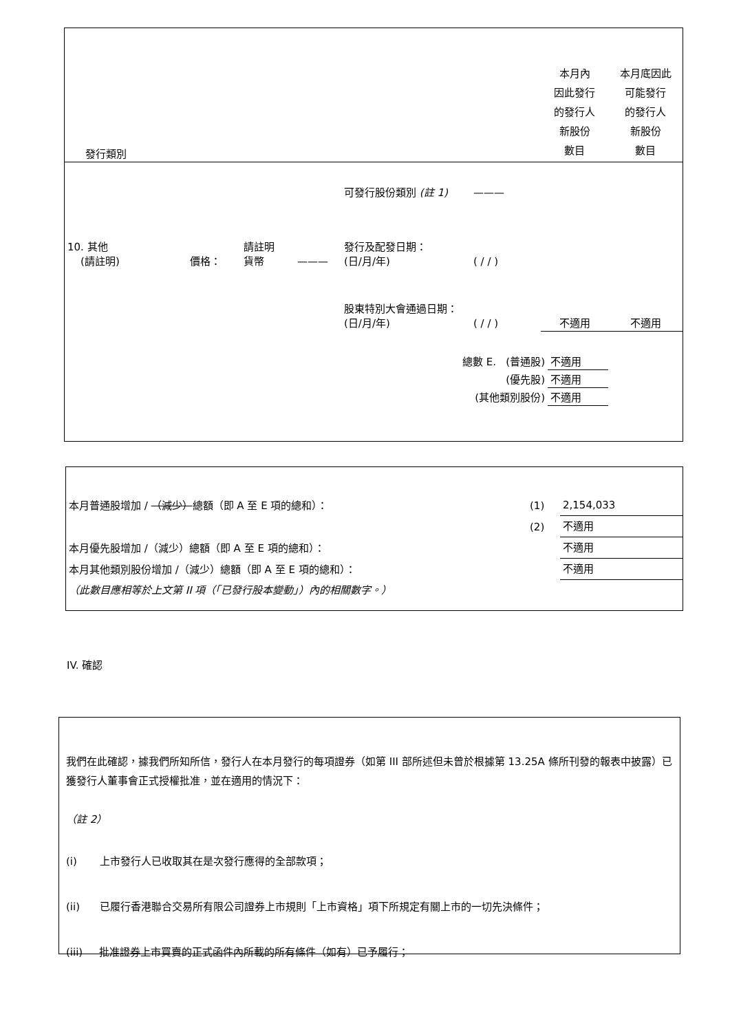| 發行類別 | 本月內 因此發行 的發行人 新股份 數目 | 本月底因此 可能發行 的發行人 新股份 數目 |
| | | | | 可發行股份類別 (註 1) | ——— | | |
| 10. 其他 (請註明) | 價格： | 請註明 貨幣 | ——— | 發行及配發日期： (日/月/年) | ( / / ) | | |
| | | | | 股東特別大會通過日期： (日/月/年) | ( / / ) | 不適用 | 不適用 |
| 總數 E. (普通股) | 不適用 |
| (優先股) | 不適用 |
| (其他類別股份) | 不適用 |
| 本月普通股增加 / （減少） 總額（即 A 至 E 項的總和）： | (1) | 2,154,033 |
| | (2) | 不適用 |
| 本月優先股增加 /（減少）總額（即 A 至 E 項的總和）： | | 不適用 |
| 本月其他類別股份增加 /（減少）總額（即 A 至 E 項的總和）： | | 不適用 |
| （此數目應相等於上文第 II 項（「已發行股本變動」）內的相關數字。） | | |
IV. 確認
我們在此確認，據我們所知所信，發行人在本月發行的每項證券（如第 III 部所述但未曾於根據第 13.25A 條所刊發的報表中披露）已獲發行人董事會正式授權批准，並在適用的情況下：
（註 2）
(i) 上市發行人已收取其在是次發行應得的全部款項；
(ii) 已履行香港聯合交易所有限公司證券上市規則「上市資格」項下所規定有關上市的一切先決條件；
(iii) 批准證券上市買賣的正式函件內所載的所有條件（如有）已予履行；